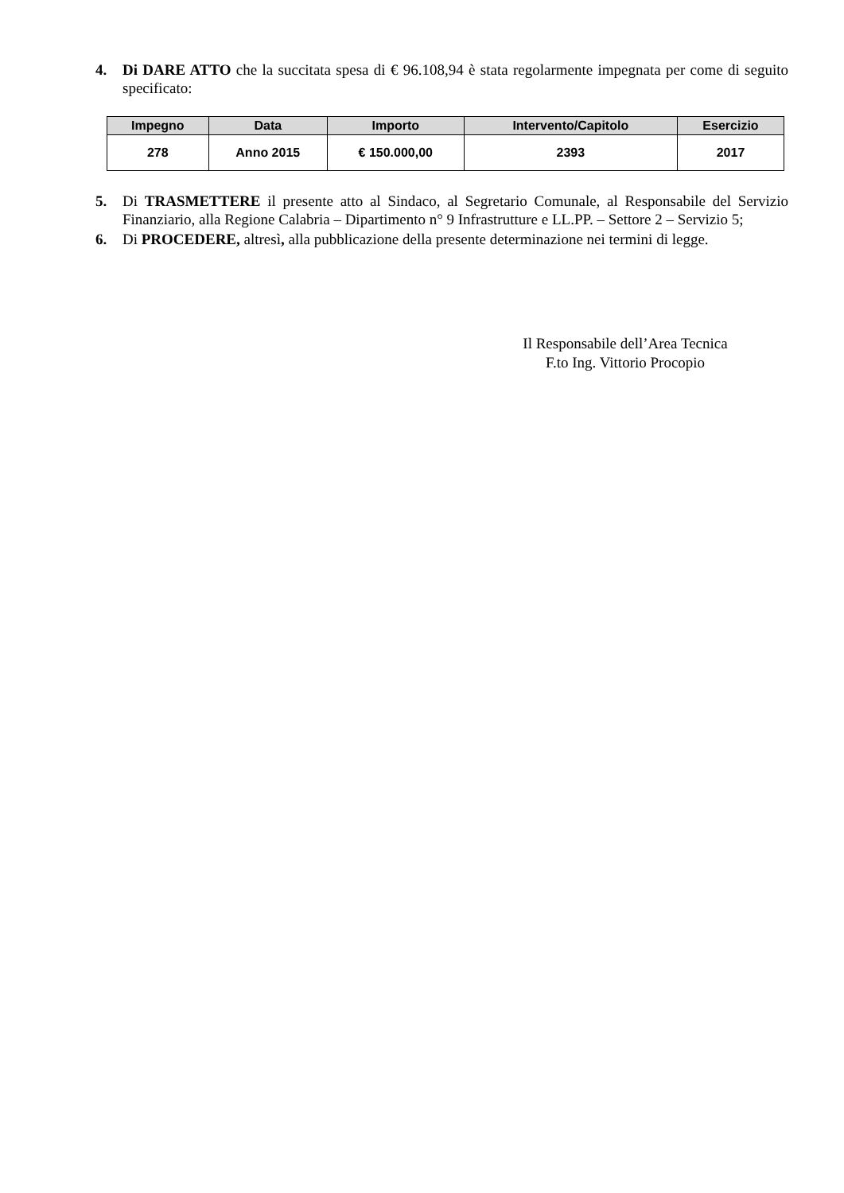4. Di DARE ATTO che la succitata spesa di € 96.108,94 è stata regolarmente impegnata per come di seguito specificato:
| Impegno | Data | Importo | Intervento/Capitolo | Esercizio |
| --- | --- | --- | --- | --- |
| 278 | Anno 2015 | € 150.000,00 | 2393 | 2017 |
5. Di TRASMETTERE il presente atto al Sindaco, al Segretario Comunale, al Responsabile del Servizio Finanziario, alla Regione Calabria – Dipartimento n° 9 Infrastrutture e LL.PP. – Settore 2 – Servizio 5;
6. Di PROCEDERE, altresì, alla pubblicazione della presente determinazione nei termini di legge.
Il Responsabile dell’Area Tecnica
F.to Ing. Vittorio Procopio